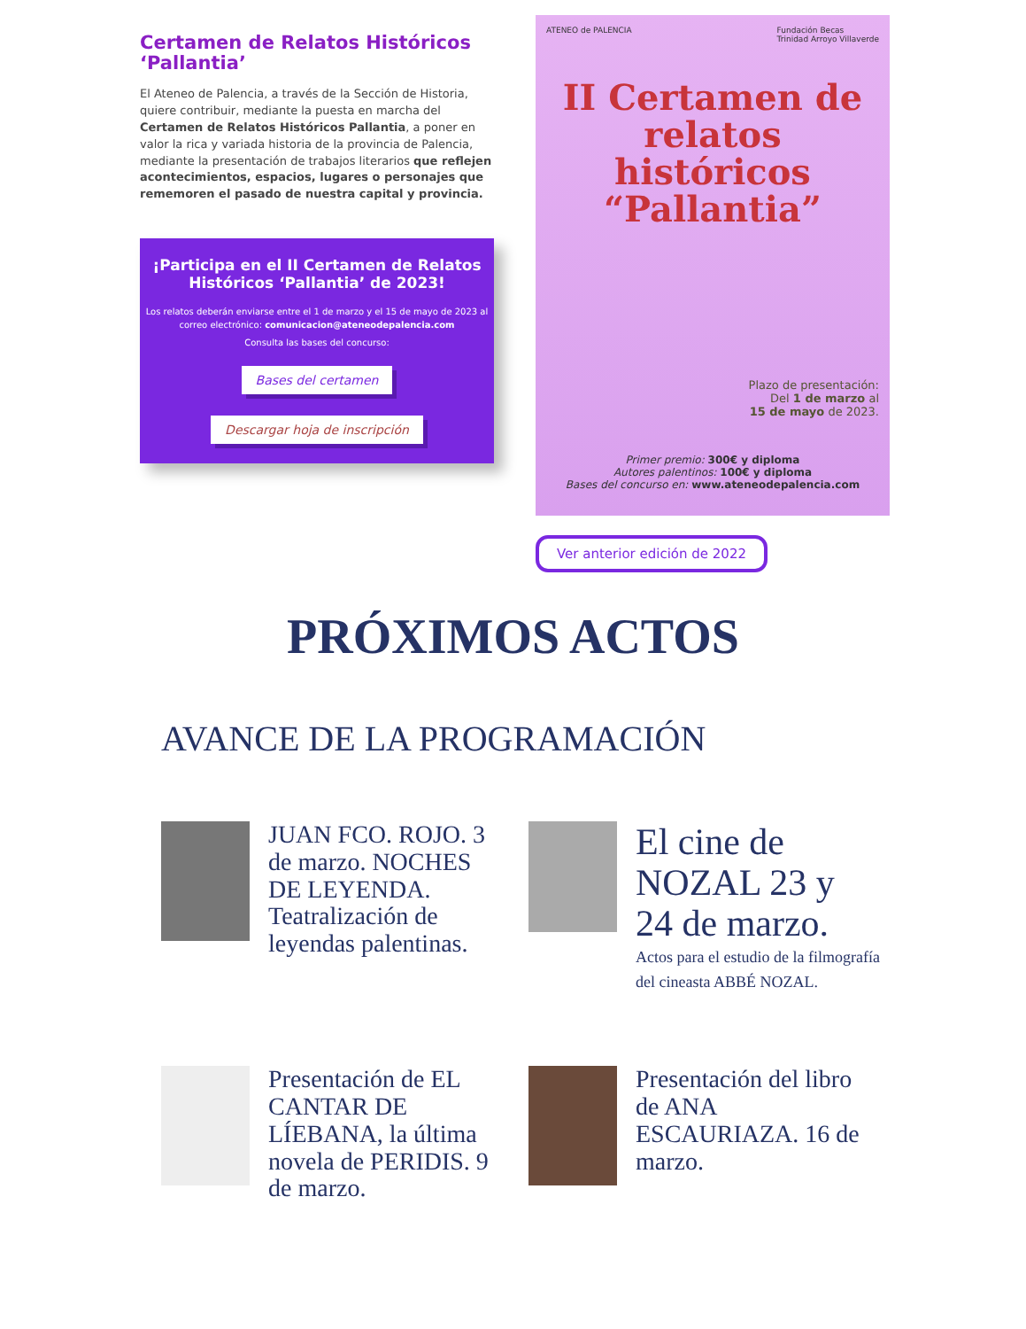Certamen de Relatos Históricos ‘Pallantia’
El Ateneo de Palencia, a través de la Sección de Historia, quiere contribuir, mediante la puesta en marcha del Certamen de Relatos Históricos Pallantia, a poner en valor la rica y variada historia de la provincia de Palencia, mediante la presentación de trabajos literarios que reflejen acontecimientos, espacios, lugares o personajes que rememoren el pasado de nuestra capital y provincia.
¡Participa en el II Certamen de Relatos Históricos ‘Pallantia’ de 2023!
Los relatos deberán enviarse entre el 1 de marzo y el 15 de mayo de 2023 al correo electrónico: comunicacion@ateneodepalencia.com
Consulta las bases del concurso:
Bases del certamen
Descargar hoja de inscripción
ATENEO de PALENCIA Fundación Becas
Trinidad Arroyo Villaverde
II Certamen de relatos históricos “Pallantia”
Plazo de presentación:
Del 1 de marzo al
15 de mayo de 2023.
Primer premio: 300€ y diploma
Autores palentinos: 100€ y diploma
Bases del concurso en: www.ateneodepalencia.com
Ver anterior edición de 2022
PRÓXIMOS ACTOS
AVANCE DE LA PROGRAMACIÓN
JUAN FCO. ROJO. 3 de marzo. NOCHES DE LEYENDA. Teatralización de leyendas palentinas.
El cine de NOZAL 23 y 24 de marzo.
Actos para el estudio de la filmografía del cineasta ABBÉ NOZAL.
Presentación de EL CANTAR DE LÍEBANA, la última novela de PERIDIS. 9 de marzo.
Presentación del libro de ANA ESCAURIAZA. 16 de marzo.